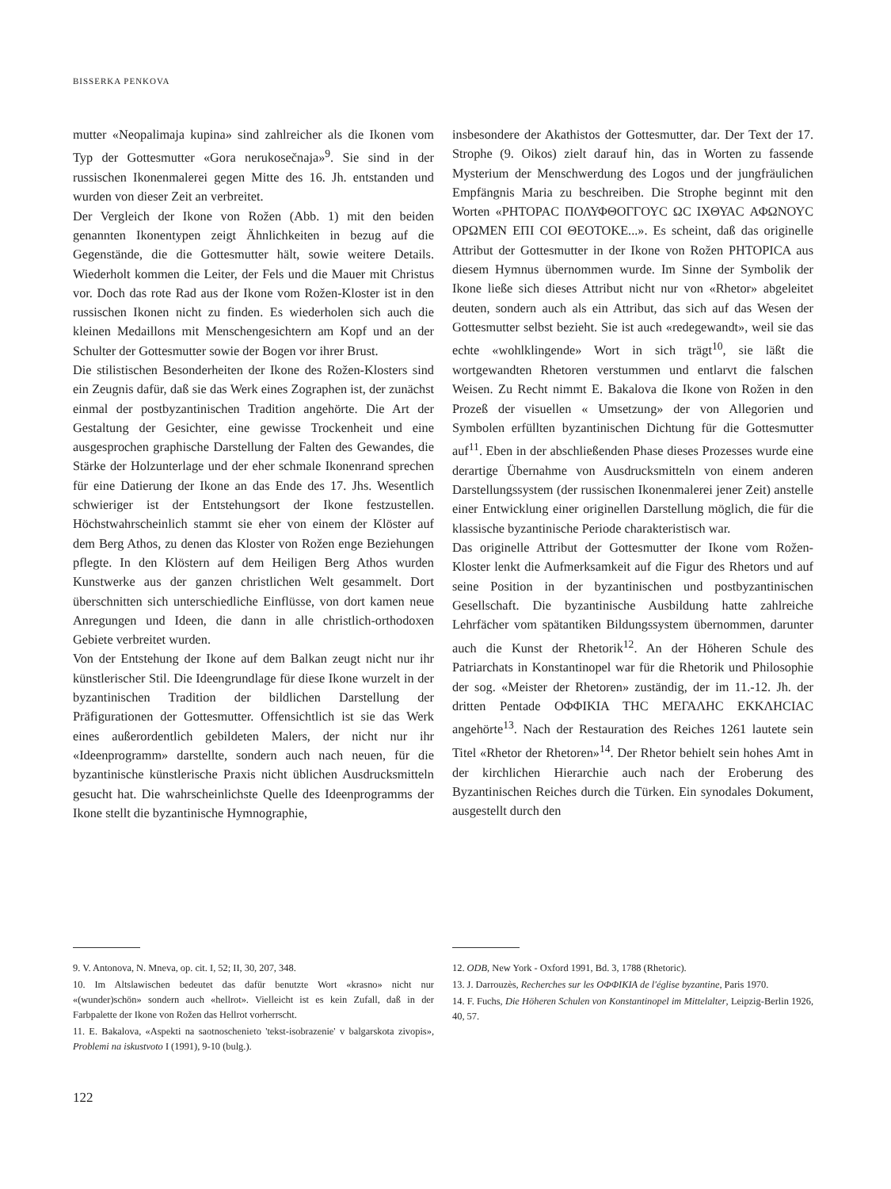BISSERKA PENKOVA
mutter «Neopalimaja kupina» sind zahlreicher als die Ikonen vom Typ der Gottesmutter «Gora nerukosečnaja»<sup>9</sup>. Sie sind in der russischen Ikonenmalerei gegen Mitte des 16. Jh. entstanden und wurden von dieser Zeit an verbreitet.
Der Vergleich der Ikone von Rožen (Abb. 1) mit den beiden genannten Ikonentypen zeigt Ähnlichkeiten in bezug auf die Gegenstände, die die Gottesmutter hält, sowie weitere Details. Wiederholt kommen die Leiter, der Fels und die Mauer mit Christus vor. Doch das rote Rad aus der Ikone vom Rožen-Kloster ist in den russischen Ikonen nicht zu finden. Es wiederholen sich auch die kleinen Medaillons mit Menschengesichtern am Kopf und an der Schulter der Gottesmutter sowie der Bogen vor ihrer Brust.
Die stilistischen Besonderheiten der Ikone des Rožen-Klosters sind ein Zeugnis dafür, daß sie das Werk eines Zographen ist, der zunächst einmal der postbyzantinischen Tradition angehörte. Die Art der Gestaltung der Gesichter, eine gewisse Trockenheit und eine ausgesprochen graphische Darstellung der Falten des Gewandes, die Stärke der Holzunterlage und der eher schmale Ikonenrand sprechen für eine Datierung der Ikone an das Ende des 17. Jhs. Wesentlich schwieriger ist der Entstehungsort der Ikone festzustellen. Höchstwahrscheinlich stammt sie eher von einem der Klöster auf dem Berg Athos, zu denen das Kloster von Rožen enge Beziehungen pflegte. In den Klöstern auf dem Heiligen Berg Athos wurden Kunstwerke aus der ganzen christlichen Welt gesammelt. Dort überschnitten sich unterschiedliche Einflüsse, von dort kamen neue Anregungen und Ideen, die dann in alle christlich-orthodoxen Gebiete verbreitet wurden.
Von der Entstehung der Ikone auf dem Balkan zeugt nicht nur ihr künstlerischer Stil. Die Ideengrundlage für diese Ikone wurzelt in der byzantinischen Tradition der bildlichen Darstellung der Präfigurationen der Gottesmutter. Offensichtlich ist sie das Werk eines außerordentlich gebildeten Malers, der nicht nur ihr «Ideenprogramm» darstellte, sondern auch nach neuen, für die byzantinische künstlerische Praxis nicht üblichen Ausdrucksmitteln gesucht hat. Die wahrscheinlichste Quelle des Ideenprogramms der Ikone stellt die byzantinische Hymnographie,
insbesondere der Akathistos der Gottesmutter, dar. Der Text der 17. Strophe (9. Oikos) zielt darauf hin, das in Worten zu fassende Mysterium der Menschwerdung des Logos und der jungfräulichen Empfängnis Maria zu beschreiben. Die Strophe beginnt mit den Worten «ΡΗΤΟΡΑC ΠΟΛΥΦΘΟΓΓΟΥC ΩC ΙΧΘΥΑC ΑΦΩΝΟΥC ΟΡΩΜΕΝ ΕΠΙ COΙ ΘΕΟΤΟΚΕ...». Es scheint, daß das originelle Attribut der Gottesmutter in der Ikone von Rožen ΡΗΤΟΡΙCΑ aus diesem Hymnus übernommen wurde. Im Sinne der Symbolik der Ikone ließe sich dieses Attribut nicht nur von «Rhetor» abgeleitet deuten, sondern auch als ein Attribut, das sich auf das Wesen der Gottesmutter selbst bezieht. Sie ist auch «redegewandt», weil sie das echte «wohlklingende» Wort in sich trägt<sup>10</sup>, sie läßt die wortgewandten Rhetoren verstummen und entlarvt die falschen Weisen. Zu Recht nimmt E. Bakalova die Ikone von Rožen in den Prozeß der visuellen « Umsetzung» der von Allegorien und Symbolen erfüllten byzantinischen Dichtung für die Gottesmutter auf<sup>11</sup>. Eben in der abschließenden Phase dieses Prozesses wurde eine derartige Übernahme von Ausdrucksmitteln von einem anderen Darstellungssystem (der russischen Ikonenmalerei jener Zeit) anstelle einer Entwicklung einer originellen Darstellung möglich, die für die klassische byzantinische Periode charakteristisch war.
Das originelle Attribut der Gottesmutter der Ikone vom Rožen-Kloster lenkt die Aufmerksamkeit auf die Figur des Rhetors und auf seine Position in der byzantinischen und postbyzantinischen Gesellschaft. Die byzantinische Ausbildung hatte zahlreiche Lehrfächer vom spätantiken Bildungssystem übernommen, darunter auch die Kunst der Rhetorik<sup>12</sup>. An der Höheren Schule des Patriarchats in Konstantinopel war für die Rhetorik und Philosophie der sog. «Meister der Rhetoren» zuständig, der im 11.-12. Jh. der dritten Pentade ΟΦΦΙΚΙΑ ΤΗC ΜΕΓΑΛΗC ΕΚΚΛΗCΙΑC angehörte<sup>13</sup>. Nach der Restauration des Reiches 1261 lautete sein Titel «Rhetor der Rhetoren»<sup>14</sup>. Der Rhetor behielt sein hohes Amt in der kirchlichen Hierarchie auch nach der Eroberung des Byzantinischen Reiches durch die Türken. Ein synodales Dokument, ausgestellt durch den
9. V. Antonova, N. Mneva, op. cit. I, 52; II, 30, 207, 348.
10. Im Altslawischen bedeutet das dafür benutzte Wort «krasno» nicht nur «(wunder)schön» sondern auch «hellrot». Vielleicht ist es kein Zufall, daß in der Farbpalette der Ikone von Rožen das Hellrot vorherrscht.
11. E. Bakalova, «Aspekti na saotnoschenieto 'tekst-isobrazenie' v balgarskota zivopis», Problemi na iskustvoto I (1991), 9-10 (bulg.).
12. ODB, New York - Oxford 1991, Bd. 3, 1788 (Rhetoric).
13. J. Darrouzès, Recherches sur les ΟΦΦΙΚΙΑ de l'église byzantine, Paris 1970.
14. F. Fuchs, Die Höheren Schulen von Konstantinopel im Mittelalter, Leipzig-Berlin 1926, 40, 57.
122